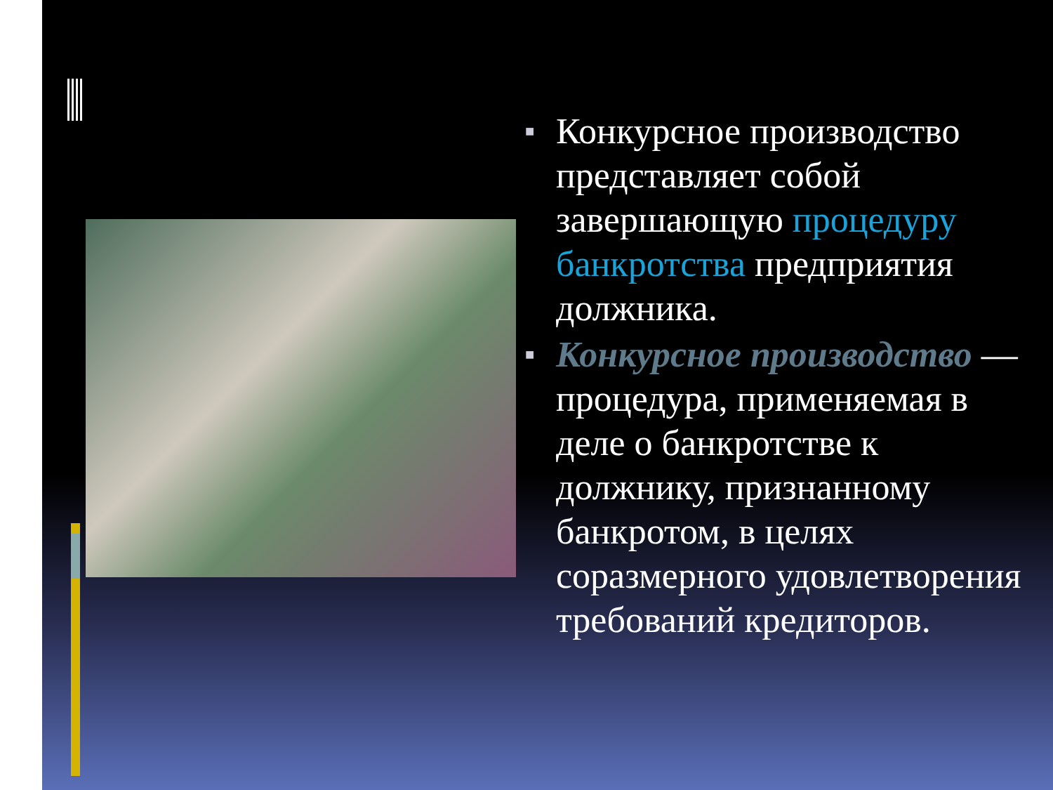■ Конкурсное производство представляет собой завершающую процедуру банкротства предприятия должника.
■ Конкурсное производство — процедура, применяемая в деле о банкротстве к должнику, признанному банкротом, в целях соразмерного удовлетворения требований кредиторов.